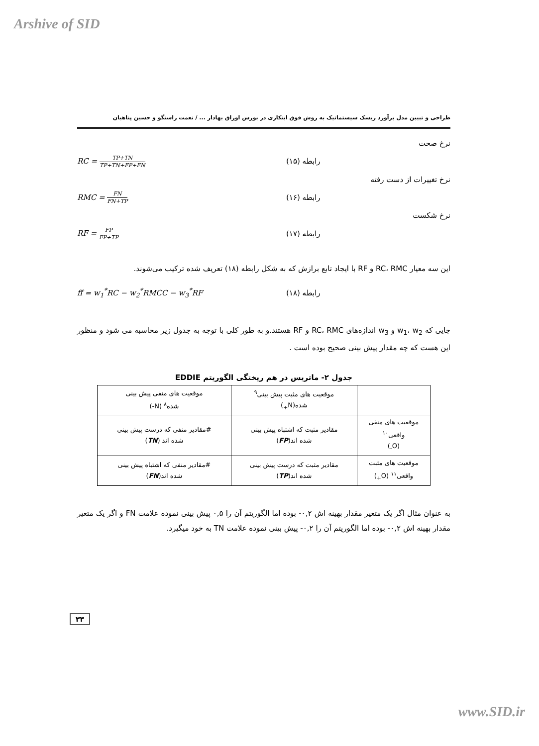Arshive of SID
طراحی و تبیین مدل برآورد ریسک سیستماتیک به روش فوق ابتکاری در بورس اوراق بهادار ... / نعمت راستگو و حسین پناهیان
نرخ صحت
RC = TP+TN TP+TN+FP+FN
رابطه (۱۵)
نرخ تغییرات از دست رفته
RMC = FN FN+TP
رابطه (۱۶)
نرخ شکست
RF = FP FP+TP
رابطه (۱۷)
این سه معیار RC، RMC و RF با ایجاد تابع برازش که به شکل رابطه (۱۸) تعریف شده ترکیب می‌شوند.
ff = w<sub>1</sub><sup>*</sup>RC − w<sub>2</sub><sup>*</sup>RMCC − w<sub>3</sub><sup>*</sup>RF رابطه (۱۸)
جایی که w<sub>1</sub>، w<sub>2</sub> و w<sub>3</sub> اندازه‌های RC، RMC و RF هستند.و به طور کلی با توجه به جدول زیر محاسبه می شود و منظور این هست که چه مقدار پیش بینی صحیح بوده است .
جدول ۲- ماتریس در هم ریختگی الگوریتم EDDIE
| | موقعیت های مثبت پیش بینی<sup>۹</sup> شده(N<sub>+</sub>) | موقعیت های منفی پیش بینی شده<sup>۸</sup> (N-) |
| موقعیت های منفی واقعی<sup>۱۰</sup> (O<sub>-</sub>) | مقادیر مثبت که اشتباه پیش بینی شده اند( FP ) | #مقادیر منفی که درست پیش بینی شده اند ( TN ) |
| موقعیت های مثبت واقعی<sup>۱۱</sup> (O<sub>+</sub>) | مقادیر مثبت که درست پیش بینی شده اند( TP ) | #مقادیر منفی که اشتباه پیش بینی شده اند( FN ) |
به عنوان مثال اگر یک متغیر مقدار بهینه اش ۰,۲- بوده اما الگوریتم آن را ۰,۵ پیش بینی نموده علامت FN و اگر یک متغیر مقدار بهینه اش ۰,۲- بوده اما الگوریتم آن را ۰,۲- پیش بینی نموده علامت TN به خود میگیرد.
۳۳
www.SID.ir